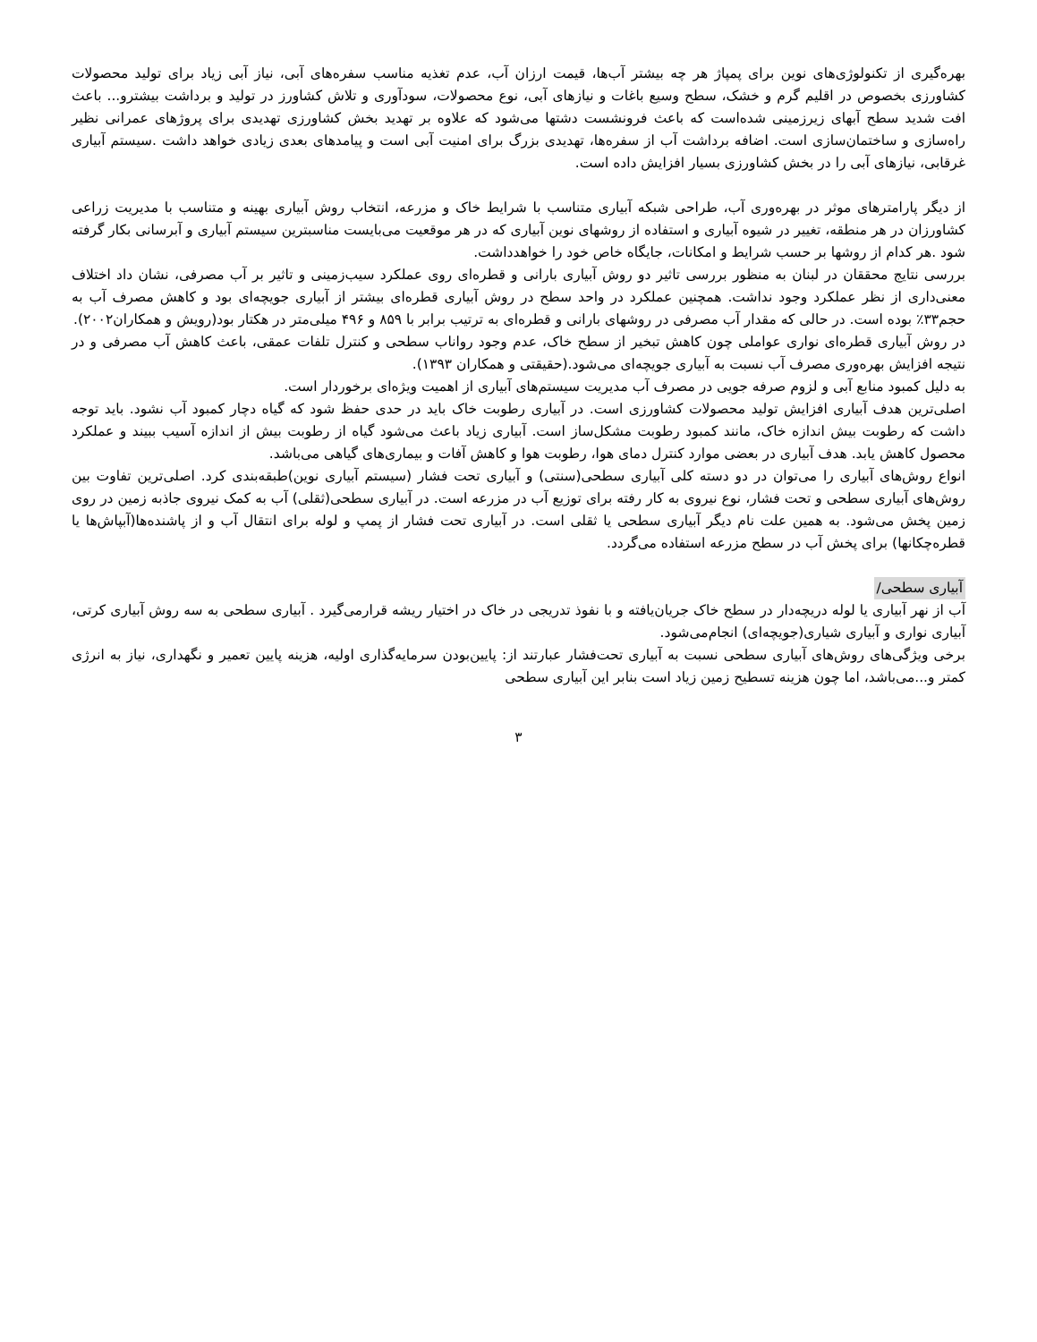بهره‌گیری از تکنولوژی‌های نوین برای پمپاژ هر چه بیشتر آب‌ها، قیمت ارزان آب، عدم تغذیه مناسب سفره‌های آبی، نیاز آبی زیاد برای تولید محصولات کشاورزی بخصوص در اقلیم گرم و خشک، سطح وسیع باغات و نیازهای آبی، نوع محصولات، سودآوری و تلاش کشاورز در تولید و برداشت بیشترو... باعث افت شدید سطح آبهای زیرزمینی شده‌است که باعث فرونشست دشتها می‌شود که علاوه بر تهدید بخش کشاورزی تهدیدی برای پروژهای عمرانی نظیر راه‌سازی و ساختمان‌سازی است. اضافه برداشت آب از سفره‌ها، تهدیدی بزرگ برای امنیت آبی است و پیامدهای بعدی زیادی خواهد داشت .سیستم آبیاری غرقابی، نیازهای آبی را در بخش کشاورزی بسیار افزایش داده است.
از دیگر پارامترهای موثر در بهره‌وری آب، طراحی شبکه آبیاری متناسب با شرایط خاک و مزرعه، انتخاب روش آبیاری بهینه و متناسب با مدیریت زراعی کشاورزان در هر منطقه، تغییر در شیوه آبیاری و استفاده از روشهای نوین آبیاری که در هر موقعیت می‌بایست مناسبترین سیستم آبیاری و آبرسانی بکار گرفته شود .هر کدام از روشها بر حسب شرایط و امکانات، جایگاه خاص خود را خواهدداشت.
بررسی نتایج محققان در لبنان به منظور بررسی تاثیر دو روش آبیاری بارانی و قطره‌ای روی عملکرد سیب‌زمینی و تاثیر بر آب مصرفی، نشان داد اختلاف معنی‌داری از نظر عملکرد وجود نداشت. همچنین عملکرد در واحد سطح در روش آبیاری قطره‌ای بیشتر از آبیاری جویچه‌ای بود و کاهش مصرف آب به حجم۳۳٪ بوده است. در حالی که مقدار آب مصرفی در روشهای بارانی و قطره‌ای به ترتیب برابر با ۸۵۹ و ۴۹۶ میلی‌متر در هکتار بود(رویش و همکاران۲۰۰۲).
در روش آبیاری قطره‌ای نواری عواملی چون کاهش تبخیر از سطح خاک، عدم وجود رواناب سطحی و کنترل تلفات عمقی، باعث کاهش آب مصرفی و در نتیجه افزایش بهره‌وری مصرف آب نسبت به آبیاری جویچه‌ای می‌شود.(حقیقتی و همکاران ۱۳۹۳).
به دلیل کمبود منابع آبی و لزوم صرفه جویی در مصرف آب مدیریت سیستم‌های آبیاری از اهمیت ویژه‌ای برخوردار است.
اصلی‌ترین هدف آبیاری افزایش تولید محصولات کشاورزی است. در آبیاری رطوبت خاک باید در حدی حفظ شود که گیاه دچار کمبود آب نشود. باید توجه داشت که رطوبت بیش اندازه خاک، مانند کمبود رطوبت مشکل‌ساز است. آبیاری زیاد باعث می‌شود گیاه از رطوبت بیش از اندازه آسیب ببیند و عملکرد محصول کاهش یابد. هدف آبیاری در بعضی موارد کنترل دمای هوا، رطوبت هوا و کاهش آفات و بیماری‌های گیاهی می‌باشد.
انواع روش‌های آبیاری را می‌توان در دو دسته کلی آبیاری سطحی(سنتی) و آبیاری تحت فشار (سیستم آبیاری نوین)طبقه‌بندی کرد. اصلی‌ترین تفاوت بین روش‌های آبیاری سطحی و تحت فشار، نوع نیروی به کار رفته برای توزیع آب در مزرعه است. در آبیاری سطحی(ثقلی) آب به کمک نیروی جاذبه زمین در روی زمین پخش می‌شود. به همین علت نام دیگر آبیاری سطحی یا ثقلی است. در آبیاری تحت فشار از پمپ و لوله برای انتقال آب و از پاشنده‌ها(آبپاش‌ها یا قطره‌چکانها) برای پخش آب در سطح مزرعه استفاده می‌گردد.
آبیاری سطحی/
آب از نهر آبیاری یا لوله دریچه‌دار در سطح خاک جریان‌یافته و با نفوذ تدریجی در خاک در اختیار ریشه قرارمی‌گیرد . آبیاری سطحی به سه روش آبیاری کرتی، آبیاری نواری و آبیاری شیاری(جویچه‌ای) انجام‌می‌شود.
برخی ویژگی‌های روش‌های آبیاری سطحی نسبت به آبیاری تحت‌فشار عبارتند از: پایین‌بودن سرمایه‌گذاری اولیه، هزینه پایین تعمیر و نگهداری، نیاز به انرژی کمتر و...می‌باشد، اما چون هزینه تسطیح زمین زیاد است بنابر این آبیاری سطحی
۳